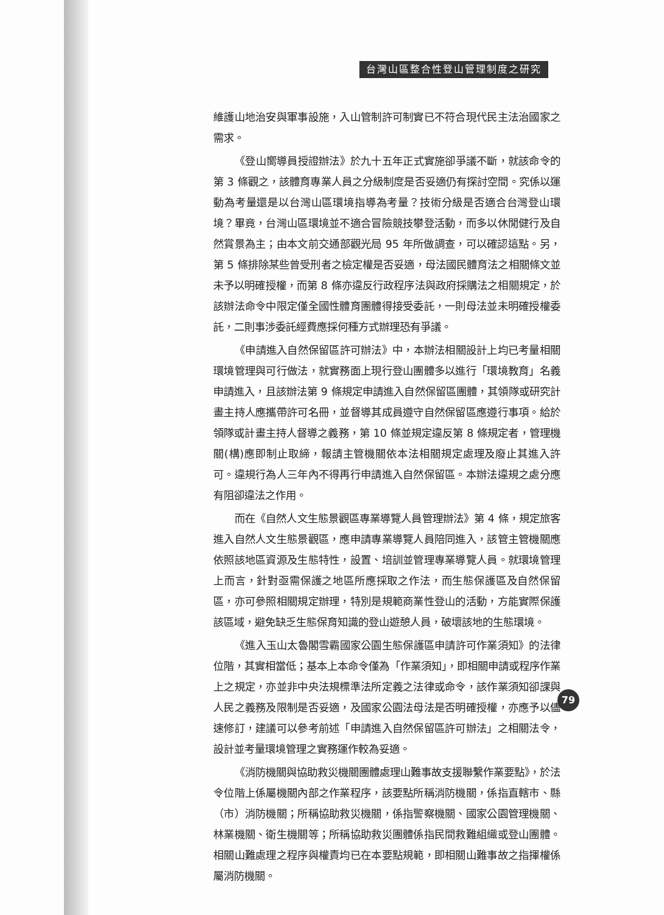台灣山區整合性登山管理制度之研究
維護山地治安與軍事設施，入山管制許可制實已不符合現代民主法治國家之需求。
《登山嚮導員授證辦法》於九十五年正式實施卻爭議不斷，就該命令的第 3 條觀之，該體育專業人員之分級制度是否妥適仍有探討空間。究係以運動為考量還是以台灣山區環境指導為考量？技術分級是否適合台灣登山環境？畢竟，台灣山區環境並不適合冒險競技攀登活動，而多以休閒健行及自然賞景為主；由本文前交通部觀光局 95 年所做調查，可以確認這點。另，第 5 條排除某些曾受刑者之檢定權是否妥適，母法國民體育法之相關條文並未予以明確授權，而第 8 條亦違反行政程序法與政府採購法之相關規定，於該辦法命令中限定僅全國性體育團體得接受委託，一則母法並未明確授權委託，二則事涉委託經費應採何種方式辦理恐有爭議。
《申請進入自然保留區許可辦法》中，本辦法相關設計上均已考量相關環境管理與可行做法，就實務面上現行登山團體多以進行「環境教育」名義申請進入，且該辦法第 9 條規定申請進入自然保留區團體，其領隊或研究計畫主持人應攜帶許可名冊，並督導其成員遵守自然保留區應遵行事項。給於領隊或計畫主持人督導之義務，第 10 條並規定違反第 8 條規定者，管理機關(構)應即制止取締，報請主管機關依本法相關規定處理及廢止其進入許可。違規行為人三年內不得再行申請進入自然保留區。本辦法違規之處分應有阻卻違法之作用。
而在《自然人文生態景觀區專業導覽人員管理辦法》第 4 條，規定旅客進入自然人文生態景觀區，應申請專業導覽人員陪同進入，該管主管機關應依照該地區資源及生態特性，設置、培訓並管理專業導覽人員。就環境管理上而言，針對亟需保護之地區所應採取之作法，而生態保護區及自然保留區，亦可參照相關規定辦理，特別是規範商業性登山的活動，方能實際保護該區域，避免缺乏生態保育知識的登山遊憩人員，破壞該地的生態環境。
《進入玉山太魯閣雪霸國家公園生態保護區申請許可作業須知》的法律位階，其實相當低；基本上本命令僅為「作業須知」，即相關申請或程序作業上之規定，亦並非中央法規標準法所定義之法律或命令，該作業須知卻課與人民之義務及限制是否妥適，及國家公園法母法是否明確授權，亦應予以儘速修訂，建議可以參考前述「申請進入自然保留區許可辦法」之相關法令，設計並考量環境管理之實務運作較為妥適。
《消防機關與協助救災機關團體處理山難事故支援聯繫作業要點》，於法令位階上係屬機關內部之作業程序，該要點所稱消防機關，係指直轄市、縣（市）消防機關；所稱協助救災機關，係指警察機關、國家公園管理機關、林業機關、衛生機關等；所稱協助救災團體係指民間救難組織或登山團體。相關山難處理之程序與權責均已在本要點規範，即相關山難事故之指揮權係屬消防機關。
79